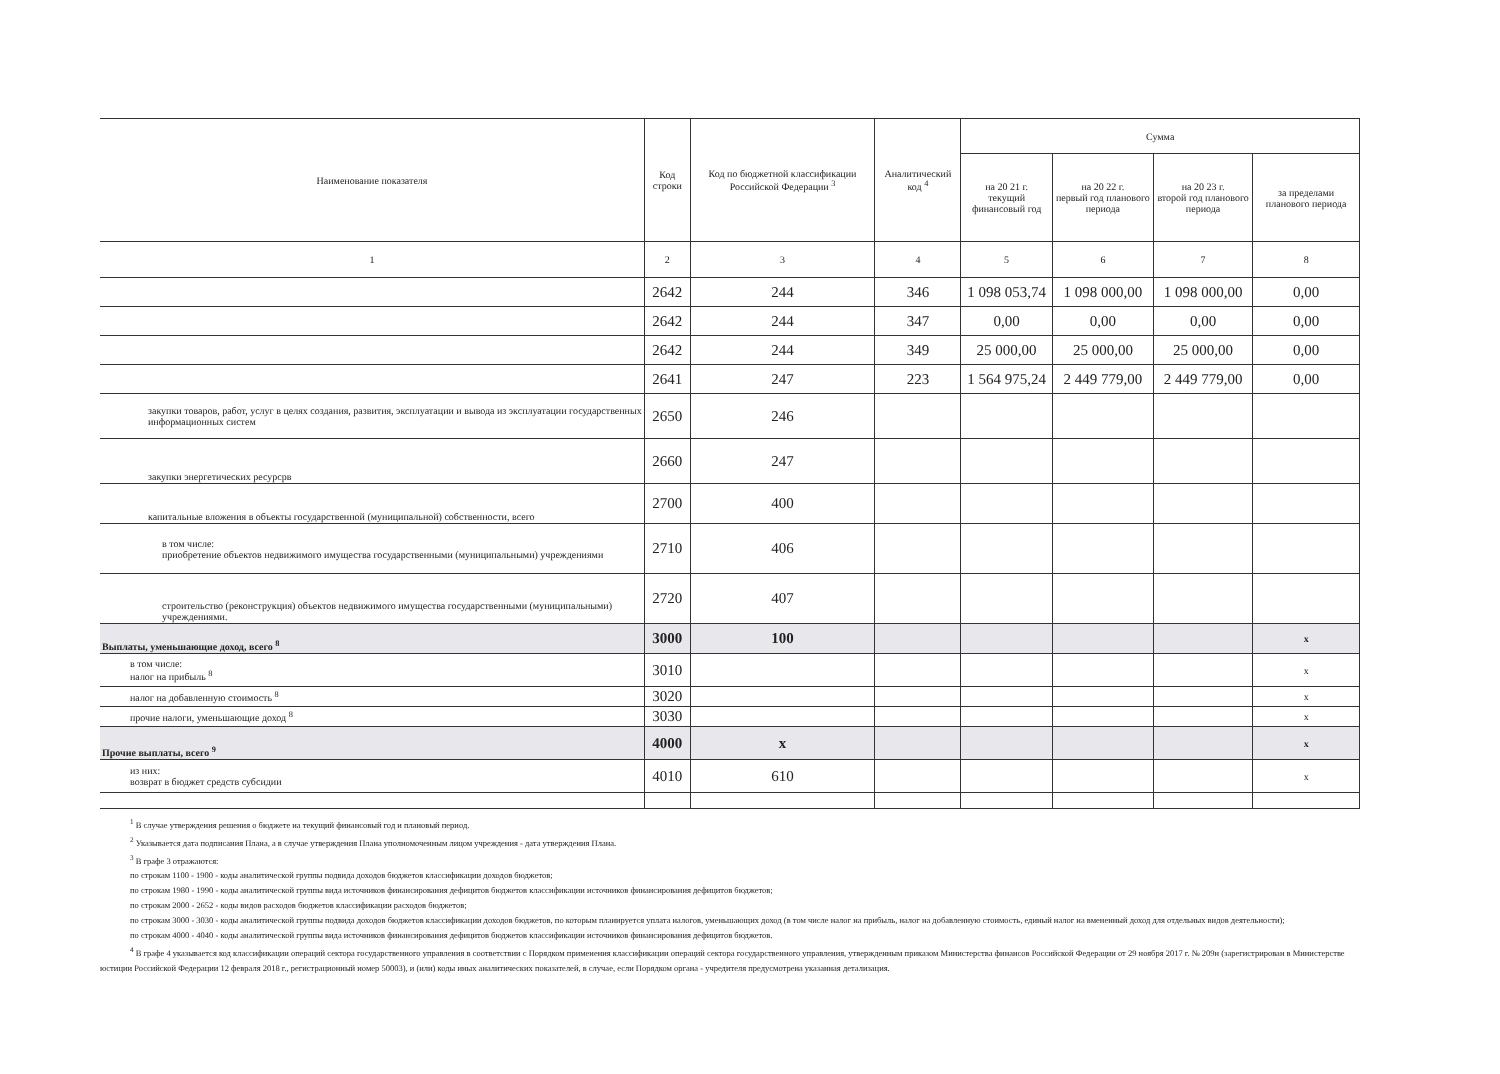| Наименование показателя | Код строки | Код по бюджетной классификации Российской Федерации <sup>3</sup> | Аналитический код <sup>4</sup> | Сумма | | | |
| --- | --- | --- | --- | --- | --- | --- | --- |
| | | | | на 20 21 г. текущий финансовый год | на 20 22 г. первый год планового периода | на 20 23 г. второй год планового периода | за пределами планового периода |
| 1 | 2 | 3 | 4 | 5 | 6 | 7 | 8 |
| | 2642 | 244 | 346 | 1 098 053,74 | 1 098 000,00 | 1 098 000,00 | 0,00 |
| | 2642 | 244 | 347 | 0,00 | 0,00 | 0,00 | 0,00 |
| | 2642 | 244 | 349 | 25 000,00 | 25 000,00 | 25 000,00 | 0,00 |
| | 2641 | 247 | 223 | 1 564 975,24 | 2 449 779,00 | 2 449 779,00 | 0,00 |
| закупки товаров, работ, услуг в целях создания, развития, эксплуатации и вывода из эксплуатации государственных информационных систем | 2650 | 246 | | | | | |
| закупки энергетических ресурсрв | 2660 | 247 | | | | | |
| капитальные вложения в объекты государственной (муниципальной) собственности, всего | 2700 | 400 | | | | | |
| в том числе: приобретение объектов недвижимого имущества государственными (муниципальными) учреждениями | 2710 | 406 | | | | | |
| строительство (реконструкция) объектов недвижимого имущества государственными (муниципальными) учреждениями. | 2720 | 407 | | | | | |
| Выплаты, уменьшающие доход, всего <sup>8</sup> | 3000 | 100 | | | | | x |
| в том числе: налог на прибыль <sup>8</sup> | 3010 | | | | | | x |
| налог на добавленную стоимость <sup>8</sup> | 3020 | | | | | | x |
| прочие налоги, уменьшающие доход <sup>8</sup> | 3030 | | | | | | x |
| Прочие выплаты, всего <sup>9</sup> | 4000 | x | | | | | x |
| из них: возврат в бюджет средств субсидии | 4010 | 610 | | | | | x |
<sup>1</sup> В случае утверждения решения о бюджете на текущий финансовый год и плановый период.
<sup>2</sup> Указывается дата подписания Плана, а в случае утверждения Плана уполномоченным лицом учреждения - дата утверждения Плана.
<sup>3</sup> В графе 3 отражаются:
по строкам 1100 - 1900 - коды аналитической группы подвида доходов бюджетов классификации доходов бюджетов;
по строкам 1980 - 1990 - коды аналитической группы вида источников финансирования дефицитов бюджетов классификации источников финансирования дефицитов бюджетов;
по строкам 2000 - 2652 - коды видов расходов бюджетов классификации расходов бюджетов;
по строкам 3000 - 3030 - коды аналитической группы подвида доходов бюджетов классификации доходов бюджетов, по которым планируется уплата налогов, уменьшающих доход (в том числе налог на прибыль, налог на добавленную стоимость, единый налог на вмененный доход для отдельных видов деятельности);
по строкам 4000 - 4040 - коды аналитической группы вида источников финансирования дефицитов бюджетов классификации источников финансирования дефицитов бюджетов.
<sup>4</sup> В графе 4 указывается код классификации операций сектора государственного управления в соответствии с Порядком применения классификации операций сектора государственного управления, утвержденным приказом Министерства финансов Российской Федерации от 29 ноября 2017 г. № 209н (зарегистрирован в Министерстве юстиции Российской Федерации 12 февраля 2018 г., регистрационный номер 50003), и (или) коды иных аналитических показателей, в случае, если Порядком органа - учредителя предусмотрена указанная детализация.